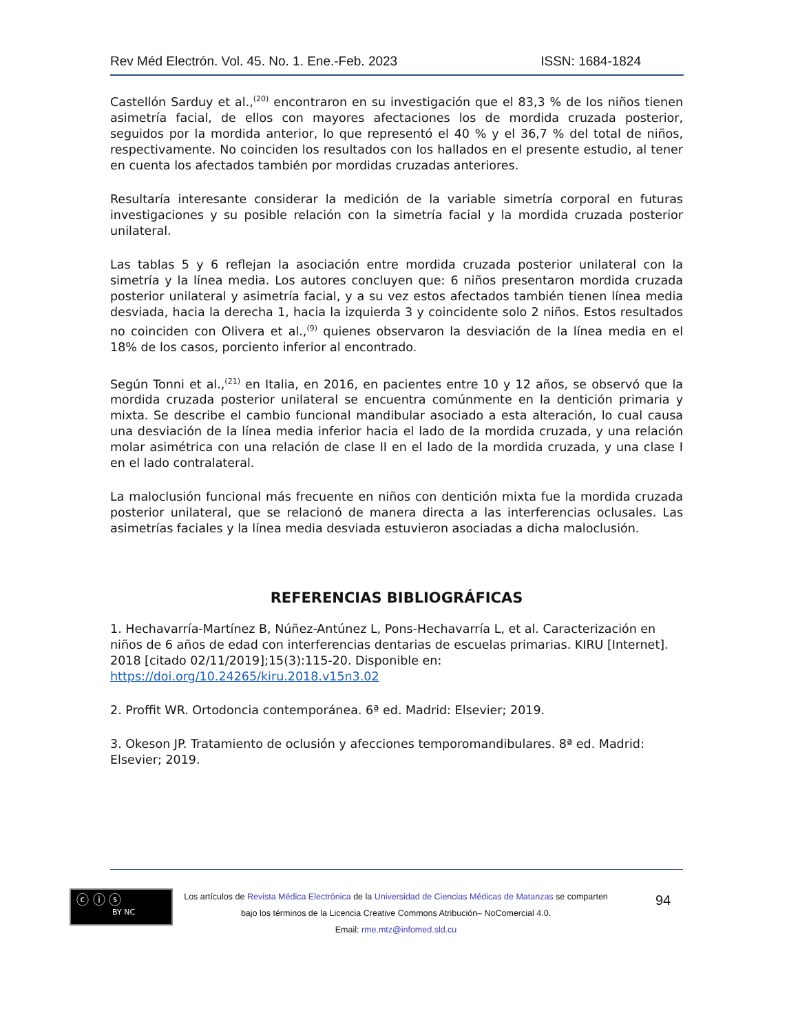Rev Méd Electrón. Vol. 45. No. 1. Ene.-Feb. 2023 ISSN: 1684-1824
Castellón Sarduy et al.,<sup>(20)</sup> encontraron en su investigación que el 83,3 % de los niños tienen asimetría facial, de ellos con mayores afectaciones los de mordida cruzada posterior, seguidos por la mordida anterior, lo que representó el 40 % y el 36,7 % del total de niños, respectivamente. No coinciden los resultados con los hallados en el presente estudio, al tener en cuenta los afectados también por mordidas cruzadas anteriores.
Resultaría interesante considerar la medición de la variable simetría corporal en futuras investigaciones y su posible relación con la simetría facial y la mordida cruzada posterior unilateral.
Las tablas 5 y 6 reflejan la asociación entre mordida cruzada posterior unilateral con la simetría y la línea media. Los autores concluyen que: 6 niños presentaron mordida cruzada posterior unilateral y asimetría facial, y a su vez estos afectados también tienen línea media desviada, hacia la derecha 1, hacia la izquierda 3 y coincidente solo 2 niños. Estos resultados no coinciden con Olivera et al.,<sup>(9)</sup> quienes observaron la desviación de la línea media en el 18% de los casos, porciento inferior al encontrado.
Según Tonni et al.,<sup>(21)</sup> en Italia, en 2016, en pacientes entre 10 y 12 años, se observó que la mordida cruzada posterior unilateral se encuentra comúnmente en la dentición primaria y mixta. Se describe el cambio funcional mandibular asociado a esta alteración, lo cual causa una desviación de la línea media inferior hacia el lado de la mordida cruzada, y una relación molar asimétrica con una relación de clase II en el lado de la mordida cruzada, y una clase I en el lado contralateral.
La maloclusión funcional más frecuente en niños con dentición mixta fue la mordida cruzada posterior unilateral, que se relacionó de manera directa a las interferencias oclusales. Las asimetrías faciales y la línea media desviada estuvieron asociadas a dicha maloclusión.
REFERENCIAS BIBLIOGRÁFICAS
1. Hechavarría-Martínez B, Núñez-Antúnez L, Pons-Hechavarría L, et al. Caracterización en niños de 6 años de edad con interferencias dentarias de escuelas primarias. KIRU [Internet]. 2018 [citado 02/11/2019];15(3):115-20. Disponible en: https://doi.org/10.24265/kiru.2018.v15n3.02
2. Proffit WR. Ortodoncia contemporánea. 6ª ed. Madrid: Elsevier; 2019.
3. Okeson JP. Tratamiento de oclusión y afecciones temporomandibulares. 8ª ed. Madrid: Elsevier; 2019.
ⓒ ⓘ ⓢ
BY NC
Los artículos de Revista Médica Electrónica de la Universidad de Ciencias Médicas de Matanzas se comparten
bajo los términos de la Licencia Creative Commons Atribución– NoComercial 4.0.
Email: rme.mtz@infomed.sld.cu
94